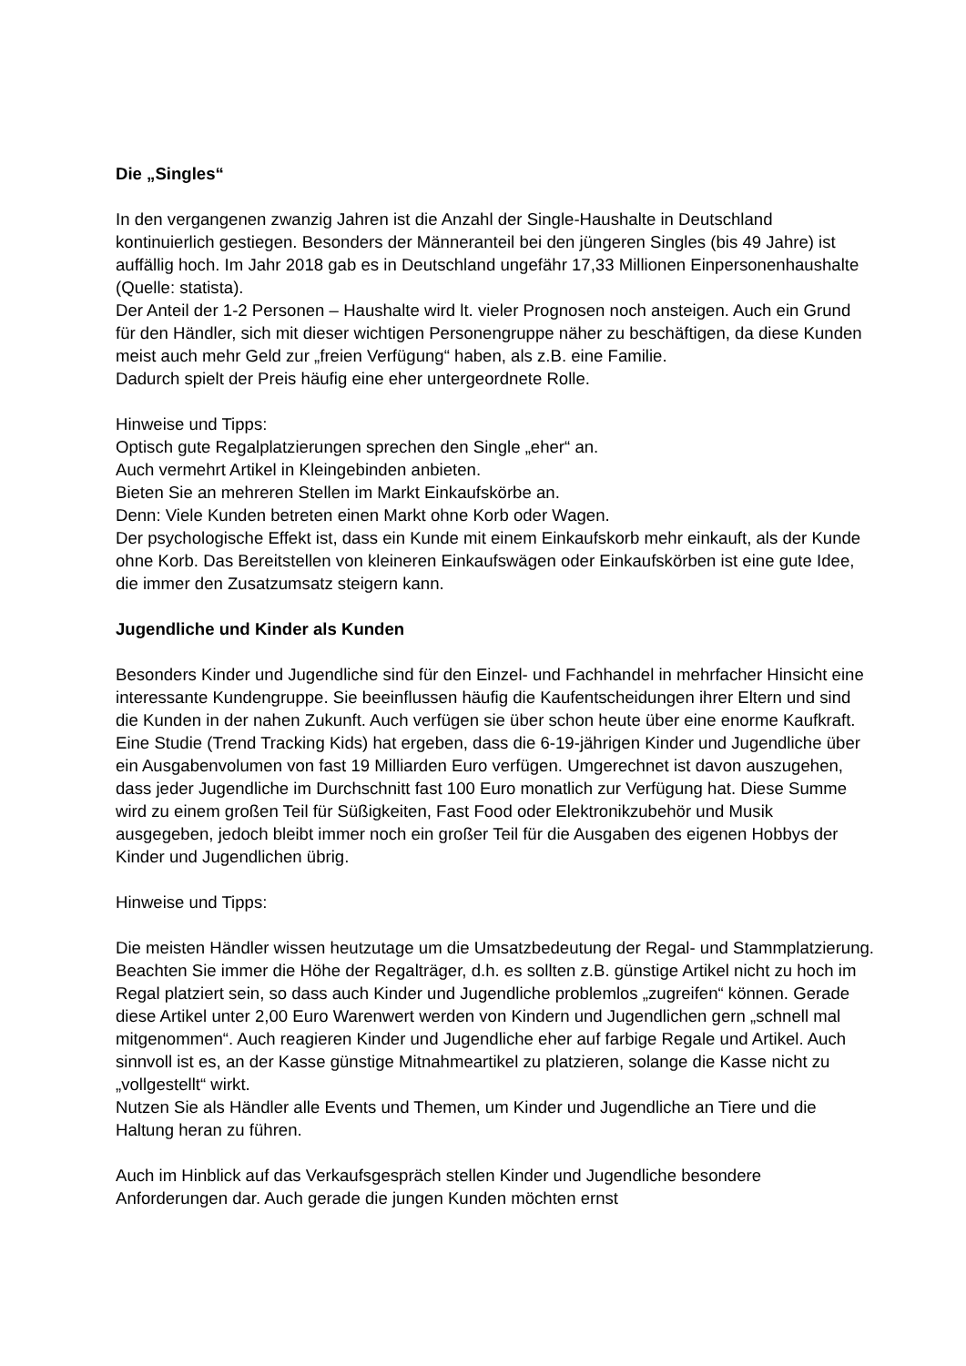Die „Singles“
In den vergangenen zwanzig Jahren ist die Anzahl der Single-Haushalte in Deutschland kontinuierlich gestiegen. Besonders der Männeranteil bei den jüngeren Singles (bis 49 Jahre) ist auffällig hoch. Im Jahr 2018 gab es in Deutschland ungefähr 17,33 Millionen Einpersonenhaushalte (Quelle: statista).
Der Anteil der 1-2 Personen – Haushalte wird lt. vieler Prognosen noch ansteigen. Auch ein Grund für den Händler, sich mit dieser wichtigen Personengruppe näher zu beschäftigen, da diese Kunden meist auch mehr Geld zur „freien Verfügung“ haben, als z.B. eine Familie.
Dadurch spielt der Preis häufig eine eher untergeordnete Rolle.
Hinweise und Tipps:
Optisch gute Regalplatzierungen sprechen den Single „eher“ an.
Auch vermehrt Artikel in Kleingebinden anbieten.
Bieten Sie an mehreren Stellen im Markt Einkaufskörbe an.
Denn: Viele Kunden betreten einen Markt ohne Korb oder Wagen.
Der psychologische Effekt ist, dass ein Kunde mit einem Einkaufskorb mehr einkauft, als der Kunde ohne Korb. Das Bereitstellen von kleineren Einkaufswägen oder Einkaufskörben ist eine gute Idee, die immer den Zusatzumsatz steigern kann.
Jugendliche und Kinder als Kunden
Besonders Kinder und Jugendliche sind für den Einzel- und Fachhandel in mehrfacher Hinsicht eine interessante Kundengruppe. Sie beeinflussen häufig die Kaufentscheidungen ihrer Eltern und sind die Kunden in der nahen Zukunft. Auch verfügen sie über schon heute über eine enorme Kaufkraft.
Eine Studie (Trend Tracking Kids) hat ergeben, dass die 6-19-jährigen Kinder und Jugendliche über ein Ausgabenvolumen von fast 19 Milliarden Euro verfügen. Umgerechnet ist davon auszugehen, dass jeder Jugendliche im Durchschnitt fast 100 Euro monatlich zur Verfügung hat. Diese Summe wird zu einem großen Teil für Süßigkeiten, Fast Food oder Elektronikzubehör und Musik ausgegeben, jedoch bleibt immer noch ein großer Teil für die Ausgaben des eigenen Hobbys der Kinder und Jugendlichen übrig.
Hinweise und Tipps:
Die meisten Händler wissen heutzutage um die Umsatzbedeutung der Regal- und Stammplatzierung. Beachten Sie immer die Höhe der Regalträger, d.h. es sollten z.B. günstige Artikel nicht zu hoch im Regal platziert sein, so dass auch Kinder und Jugendliche problemlos „zugreifen“ können. Gerade diese Artikel unter 2,00 Euro Warenwert werden von Kindern und Jugendlichen gern „schnell mal mitgenommen“. Auch reagieren Kinder und Jugendliche eher auf farbige Regale und Artikel. Auch sinnvoll ist es, an der Kasse günstige Mitnahmeartikel zu platzieren, solange die Kasse nicht zu „vollgestellt“ wirkt.
Nutzen Sie als Händler alle Events und Themen, um Kinder und Jugendliche an Tiere und die Haltung heran zu führen.
Auch im Hinblick auf das Verkaufsgespräch stellen Kinder und Jugendliche besondere Anforderungen dar. Auch gerade die jungen Kunden möchten ernst